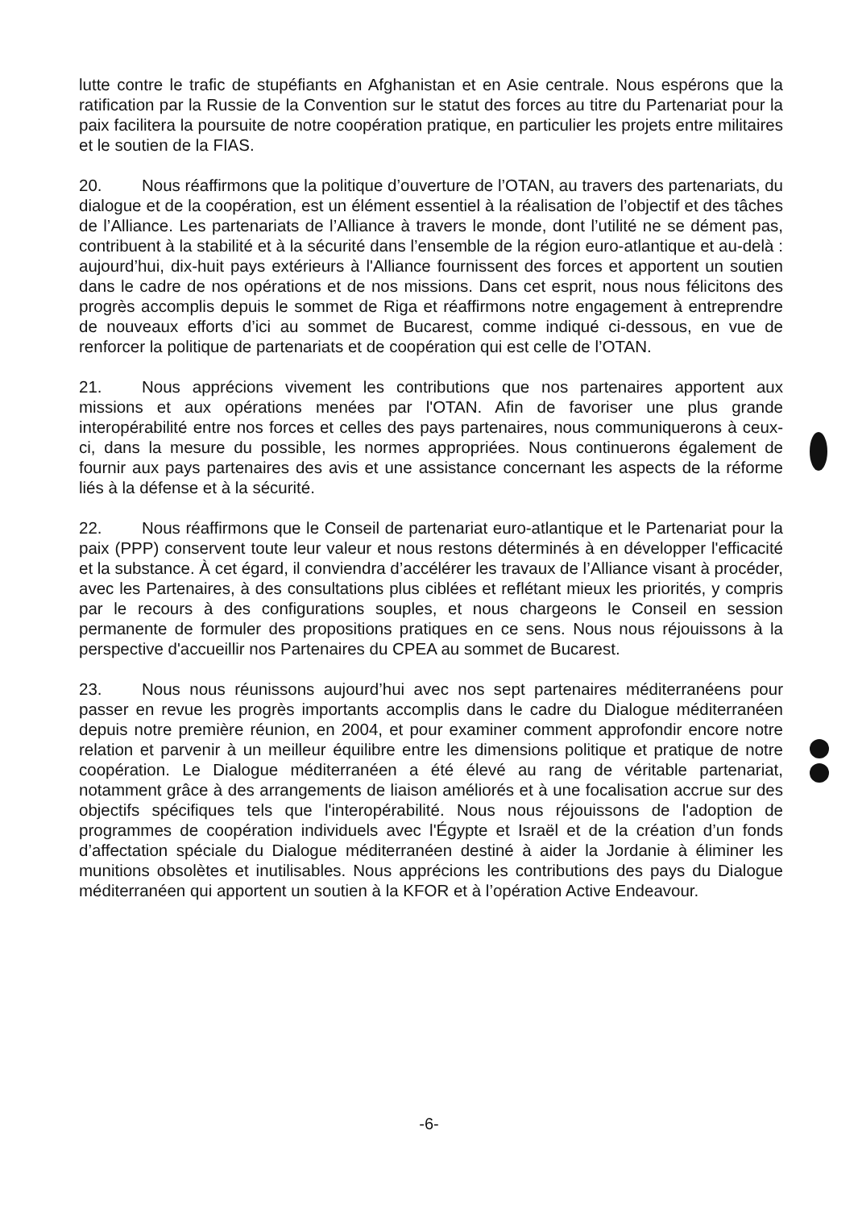lutte contre le trafic de stupéfiants en Afghanistan et en Asie centrale. Nous espérons que la ratification par la Russie de la Convention sur le statut des forces au titre du Partenariat pour la paix facilitera la poursuite de notre coopération pratique, en particulier les projets entre militaires et le soutien de la FIAS.
20. Nous réaffirmons que la politique d’ouverture de l’OTAN, au travers des partenariats, du dialogue et de la coopération, est un élément essentiel à la réalisation de l’objectif et des tâches de l’Alliance. Les partenariats de l’Alliance à travers le monde, dont l’utilité ne se dément pas, contribuent à la stabilité et à la sécurité dans l’ensemble de la région euro-atlantique et au-delà : aujourd’hui, dix-huit pays extérieurs à l'Alliance fournissent des forces et apportent un soutien dans le cadre de nos opérations et de nos missions. Dans cet esprit, nous nous félicitons des progrès accomplis depuis le sommet de Riga et réaffirmons notre engagement à entreprendre de nouveaux efforts d’ici au sommet de Bucarest, comme indiqué ci-dessous, en vue de renforcer la politique de partenariats et de coopération qui est celle de l’OTAN.
21. Nous apprécions vivement les contributions que nos partenaires apportent aux missions et aux opérations menées par l'OTAN. Afin de favoriser une plus grande interopérabilité entre nos forces et celles des pays partenaires, nous communiquerons à ceux-ci, dans la mesure du possible, les normes appropriées. Nous continuerons également de fournir aux pays partenaires des avis et une assistance concernant les aspects de la réforme liés à la défense et à la sécurité.
22. Nous réaffirmons que le Conseil de partenariat euro-atlantique et le Partenariat pour la paix (PPP) conservent toute leur valeur et nous restons déterminés à en développer l'efficacité et la substance. À cet égard, il conviendra d’accélérer les travaux de l’Alliance visant à procéder, avec les Partenaires, à des consultations plus ciblées et reflétant mieux les priorités, y compris par le recours à des configurations souples, et nous chargeons le Conseil en session permanente de formuler des propositions pratiques en ce sens. Nous nous réjouissons à la perspective d'accueillir nos Partenaires du CPEA au sommet de Bucarest.
23. Nous nous réunissons aujourd’hui avec nos sept partenaires méditerranéens pour passer en revue les progrès importants accomplis dans le cadre du Dialogue méditerranéen depuis notre première réunion, en 2004, et pour examiner comment approfondir encore notre relation et parvenir à un meilleur équilibre entre les dimensions politique et pratique de notre coopération. Le Dialogue méditerranéen a été élevé au rang de véritable partenariat, notamment grâce à des arrangements de liaison améliorés et à une focalisation accrue sur des objectifs spécifiques tels que l'interopérabilité. Nous nous réjouissons de l'adoption de programmes de coopération individuels avec l'Égypte et Israël et de la création d’un fonds d’affectation spéciale du Dialogue méditerranéen destiné à aider la Jordanie à éliminer les munitions obsolètes et inutilisables. Nous apprécions les contributions des pays du Dialogue méditerranéen qui apportent un soutien à la KFOR et à l’opération Active Endeavour.
-6-